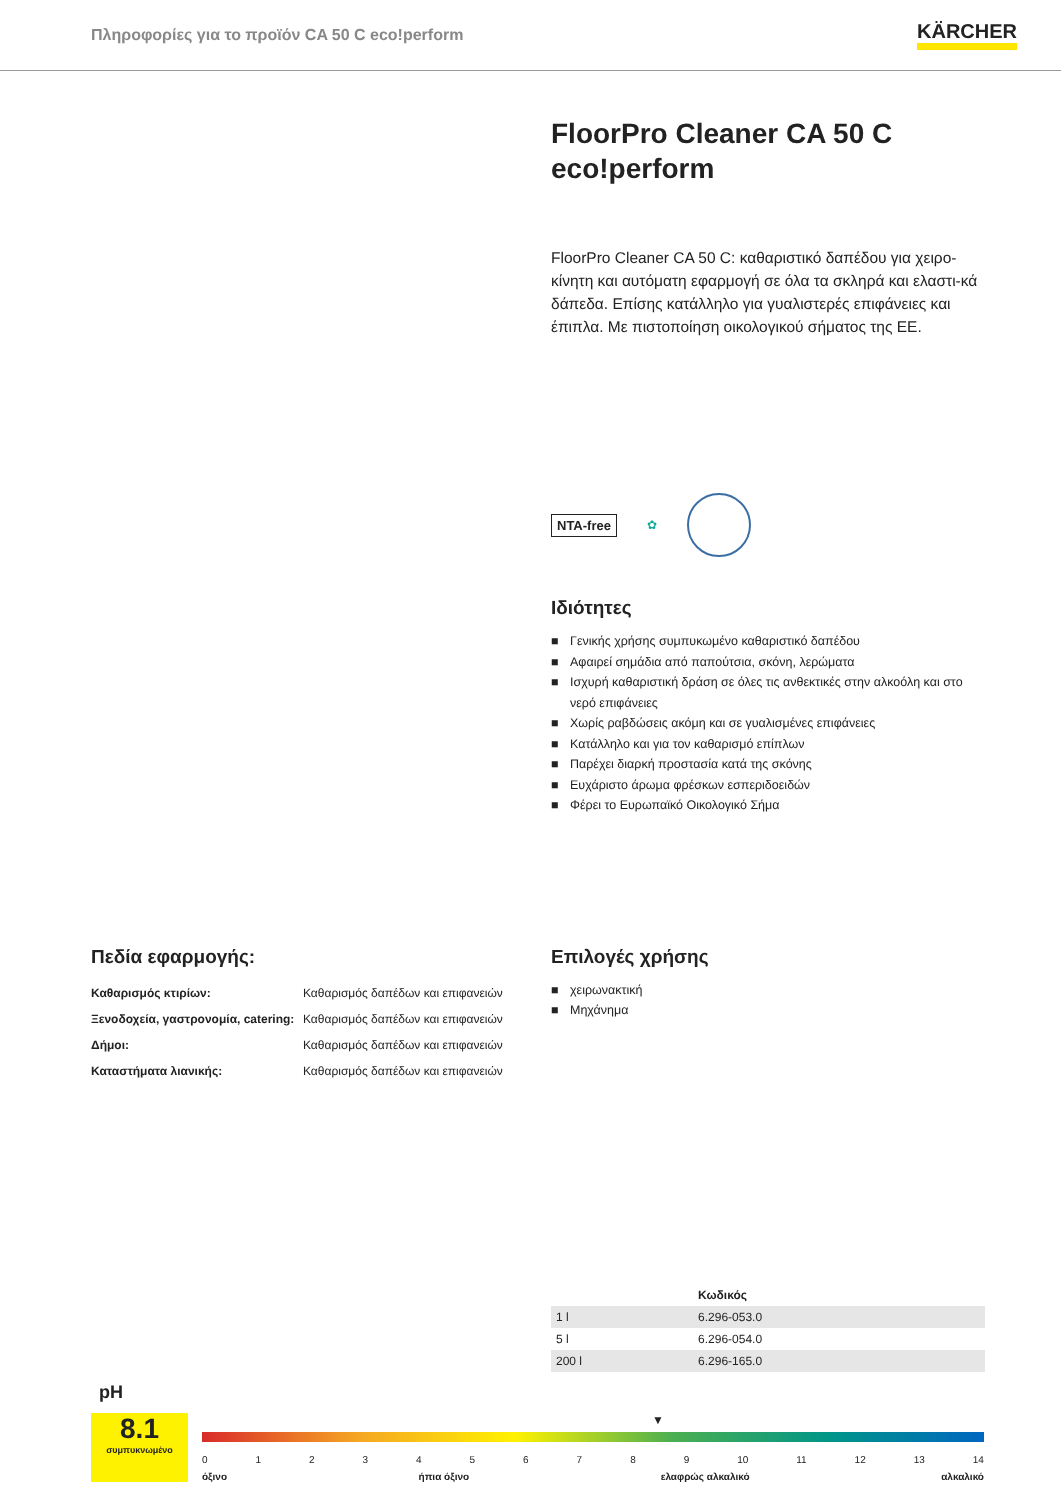Πληροφορίες για το προϊόν CA 50 C eco!perform KÄRCHER
FloorPro Cleaner CA 50 C eco!perform
FloorPro Cleaner CA 50 C: καθαριστικό δαπέδου για χειρο-κίνητη και αυτόματη εφαρμογή σε όλα τα σκληρά και ελαστι-κά δάπεδα. Επίσης κατάλληλο για γυαλιστερές επιφάνειες και έπιπλα. Με πιστοποίηση οικολογικού σήματος της ΕΕ.
NTA-free ✿
Ιδιότητες
■ Γενικής χρήσης συμπυκωμένο καθαριστικό δαπέδου
■ Αφαιρεί σημάδια από παπούτσια, σκόνη, λερώματα
■ Ισχυρή καθαριστική δράση σε όλες τις ανθεκτικές στην αλκοόλη και στο νερό επιφάνειες
■ Χωρίς ραβδώσεις ακόμη και σε γυαλισμένες επιφάνειες
■ Κατάλληλο και για τον καθαρισμό επίπλων
■ Παρέχει διαρκή προστασία κατά της σκόνης
■ Ευχάριστο άρωμα φρέσκων εσπεριδοειδών
■ Φέρει το Ευρωπαϊκό Οικολογικό Σήμα
Πεδία εφαρμογής:
| Καθαρισμός κτιρίων: | Καθαρισμός δαπέδων και επιφανειών |
| Ξενοδοχεία, γαστρονομία, catering: | Καθαρισμός δαπέδων και επιφανειών |
| Δήμοι: | Καθαρισμός δαπέδων και επιφανειών |
| Καταστήματα λιανικής: | Καθαρισμός δαπέδων και επιφανειών |
Επιλογές χρήσης
■ χειρωνακτική
■ Μηχάνημα
| | Κωδικός |
| --- | --- |
| 1 l | 6.296-053.0 |
| 5 l | 6.296-054.0 |
| 200 l | 6.296-165.0 |
pH
8.1
συμπυκνωμένο
▼
0 1 2 3 4 5 6 7 8 9 10 11 12 13 14
όξινο ήπια όξινο ελαφρώς αλκαλικό αλκαλικό